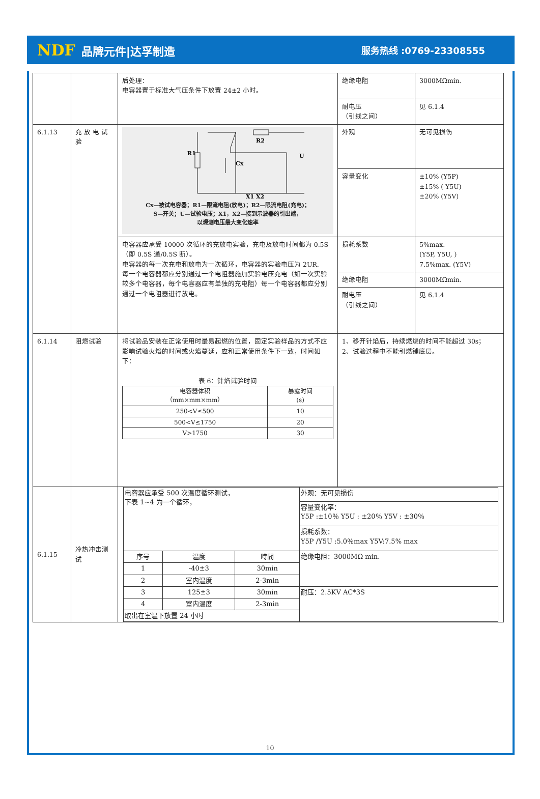NDF 品牌元件|达孚制造
服务热线 :0769-23308555
| | | 后处理： 电容器置于标准大气压条件下放置 24±2 小时。 | 绝缘电阻 | 3000MΩmin. |
| | | | 耐电压 （引线之间） | 见 6.1.4 |
| 6.1.13 | 充 放 电 试验 | R1 R2 Cx U X1 X2 Cx—被试电容器；R1—限流电阻(放电)；R2—限流电阻(充电)； S—开关；U—试验电压；X1，X2—接到示波器的引出端， 以观测电压最大变化速率 | 外观 | 无可见损伤 |
| | | | 容量变化 | ±10% (Y5P) ±15% ( Y5U) ±20% (Y5V) |
| | | 电容器应承受 10000 次循环的充放电实验，充电及放电时间都为 0.5S（即 0.5S 通/0.5S 断）。 电容器的每一次充电和放电为一次循环，电容器的实验电压为 2UR. 每一个电容器都应分别通过一个电阻器施加实验电压充电（如一次实验较多个电容器，每个电容器应有单独的充电阻）每一个电容器都应分别通过一个电阻器进行放电。 | 损耗系数 | 5%max. (Y5P, Y5U, ) 7.5%max. (Y5V) |
| | | | 绝缘电阻 | 3000MΩmin. |
| | | | 耐电压 （引线之间） | 见 6.1.4 |
| 6.1.14 | 阻燃试验 | 将试验品安装在正常使用时最易起燃的位置，固定实验样品的方式不应影响试验火焰的时间或火焰蔓延，应和正常使用条件下一致，时间如下： 表 6：针焰试验时间 / 电容器体积 （mm×mm×mm） / 暴露时间 (s) / / 250<V≤500 / 10 / / 500<V≤1750 / 20 / / V>1750 / 30 / | 1、移开针焰后，持续燃烧的时间不能超过 30s； 2、试验过程中不能引燃铺底层。 | |
| 6.1.15 | 冷热冲击测试 | / 电容器应承受 500 次温度循环测试， 下表 1~4 为一个循环， / / / 外观：无可见损伤 / / / / / 容量变化率： Y5P :±10％ Y5U : ±20％ Y5V : ±30％ / / / / / 损耗系数： Y5P /Y5U :5.0％max Y5V:7.5% max / / 序号 / 温度 / 時間 / 绝缘电阻：3000MΩ min. / / 1 / -40±3 / 30min / / / 2 / 室内温度 / 2-3min / / / 3 / 125±3 / 30min / 耐压：2.5KV AC*3S / / 4 / 室内温度 / 2-3min / / / 取出在室温下放置 24 小时 / / / / | | |
10